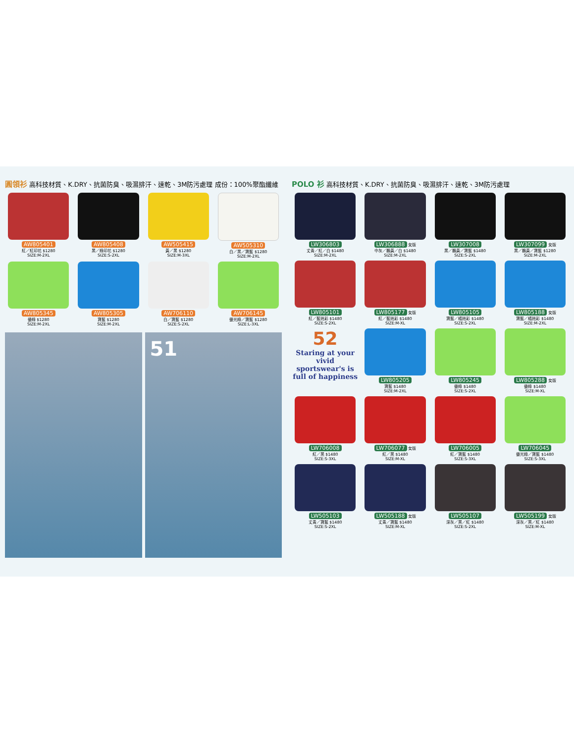圓領衫 高科技材質、K.DRY、抗菌防臭、吸濕排汗、速乾、3M防污處理 成份：100%聚酯纖維
AW805401
紅／紅印花 $1280
SIZE:M-2XL
AW805408
黑／綠印花 $1280
SIZE:S-2XL
AW505415
黃／黑 $1280
SIZE:M-3XL
AW505310
白／黑／寶藍 $1280
SIZE:M-2XL
AW805345
螢綠 $1280
SIZE:M-2XL
AW805305
寶藍 $1280
SIZE:M-2XL
AW706110
白／寶藍 $1280
SIZE:S-2XL
AW706145
螢光綠／寶藍 $1280
SIZE:L-3XL
51
POLO 衫 高科技材質、K.DRY、抗菌防臭、吸濕排汗、速乾、3M防污處理
LW306803
丈青／紅／白 $1480
SIZE:M-2XL
LW306888 女版
中灰／鵝黃／白 $1480
SIZE:M-2XL
LW307008
黑／鵝黃／寶藍 $1480
SIZE:S-2XL
LW307099 女版
黑／鵝黃／寶藍 $1280
SIZE:M-2XL
LW805101
紅／藍迷彩 $1480
SIZE:S-2XL
LW805177 女版
紅／藍迷彩 $1480
SIZE:M-XL
LW805105
寶藍／橘迷彩 $1480
SIZE:S-2XL
LW805188 女版
寶藍／橘迷彩 $1480
SIZE:M-2XL
52
Staring at your vivid sportswear's is full of happiness
LW805205
寶藍 $1480
SIZE:M-2XL
LW805245
螢綠 $1480
SIZE:S-2XL
LW805288 女版
螢綠 $1480
SIZE:M-XL
LW706008
紅／黑 $1480
SIZE:S-3XL
LW706077 女版
紅／黑 $1480
SIZE:M-XL
LW706005
紅／寶藍 $1480
SIZE:S-3XL
LW706045
螢光綠／寶藍 $1480
SIZE:S-3XL
LW505103
丈青／寶藍 $1480
SIZE:S-2XL
LW505188 女版
丈青／寶藍 $1480
SIZE:M-XL
LW505107
深灰／黑／紅 $1480
SIZE:S-2XL
LW505199 女版
深灰／黑／紅 $1480
SIZE:M-XL